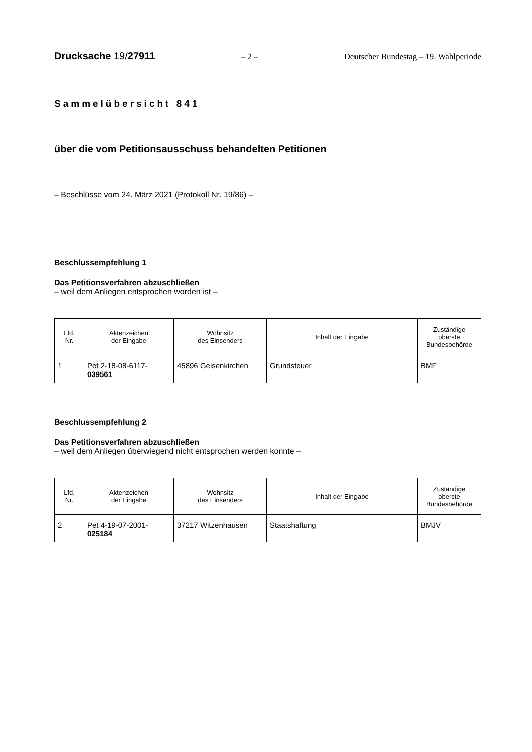Drucksache 19/27911 – 2 – Deutscher Bundestag – 19. Wahlperiode
Sammelübersicht 841
über die vom Petitionsausschuss behandelten Petitionen
– Beschlüsse vom 24. März 2021 (Protokoll Nr. 19/86) –
Beschlussempfehlung 1
Das Petitionsverfahren abzuschließen
– weil dem Anliegen entsprochen worden ist –
| Lfd. Nr. | Aktenzeichen der Eingabe | Wohnsitz des Einsenders | Inhalt der Eingabe | Zuständige oberste Bundesbehörde |
| --- | --- | --- | --- | --- |
| 1 | Pet 2-18-08-6117- 039561 | 45896 Gelsenkirchen | Grundsteuer | BMF |
Beschlussempfehlung 2
Das Petitionsverfahren abzuschließen
– weil dem Anliegen überwiegend nicht entsprochen werden konnte –
| Lfd. Nr. | Aktenzeichen der Eingabe | Wohnsitz des Einsenders | Inhalt der Eingabe | Zuständige oberste Bundesbehörde |
| --- | --- | --- | --- | --- |
| 2 | Pet 4-19-07-2001- 025184 | 37217 Witzenhausen | Staatshaftung | BMJV |